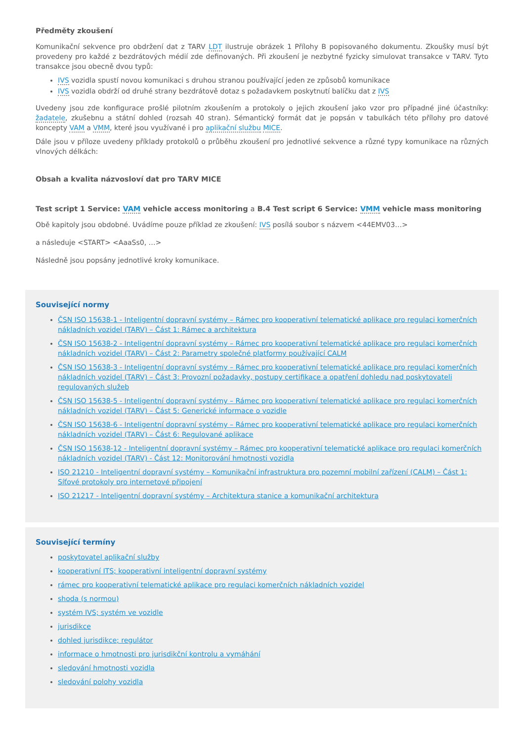Předměty zkoušení
Komunikační sekvence pro obdržení dat z TARV LDT ilustruje obrázek 1 Přílohy B popisovaného dokumentu. Zkoušky musí být provedeny pro každé z bezdrátových médií zde definovaných. Při zkoušení je nezbytné fyzicky simulovat transakce v TARV. Tyto transakce jsou obecně dvou typů:
IVS vozidla spustí novou komunikaci s druhou stranou používající jeden ze způsobů komunikace
IVS vozidla obdrží od druhé strany bezdrátově dotaz s požadavkem poskytnutí balíčku dat z IVS
Uvedeny jsou zde konfigurace prošlé pilotním zkoušením a protokoly o jejich zkoušení jako vzor pro případné jiné účastníky: žadatele, zkušebnu a státní dohled (rozsah 40 stran). Sémantický formát dat je popsán v tabulkách této přílohy pro datové koncepty VAM a VMM, které jsou využívané i pro aplikační službu MICE.
Dále jsou v příloze uvedeny příklady protokolů o průběhu zkoušení pro jednotlivé sekvence a různé typy komunikace na různých vlnových délkách:
Obsah a kvalita názvosloví dat pro TARV MICE
Test script 1 Service: VAM vehicle access monitoring a B.4 Test script 6 Service: VMM vehicle mass monitoring
Obě kapitoly jsou obdobné. Uvádíme pouze příklad ze zkoušení: IVS posílá soubor s názvem <44EMV03…>
a následuje <START> <AaaSs0, …>
Následně jsou popsány jednotlivé kroky komunikace.
Související normy
ČSN ISO 15638-1 - Inteligentní dopravní systémy – Rámec pro kooperativní telematické aplikace pro regulaci komerčních nákladních vozidel (TARV) – Část 1: Rámec a architektura
ČSN ISO 15638-2 - Inteligentní dopravní systémy – Rámec pro kooperativní telematické aplikace pro regulaci komerčních nákladních vozidel (TARV) – Část 2: Parametry společné platformy používající CALM
ČSN ISO 15638-3 - Inteligentní dopravní systémy – Rámec pro kooperativní telematické aplikace pro regulaci komerčních nákladních vozidel (TARV) – Část 3: Provozní požadavky, postupy certifikace a opatření dohledu nad poskytovateli regulovaných služeb
ČSN ISO 15638-5 - Inteligentní dopravní systémy – Rámec pro kooperativní telematické aplikace pro regulaci komerčních nákladních vozidel (TARV) – Část 5: Generické informace o vozidle
ČSN ISO 15638-6 - Inteligentní dopravní systémy – Rámec pro kooperativní telematické aplikace pro regulaci komerčních nákladních vozidel (TARV) – Část 6: Regulované aplikace
ČSN ISO 15638-12 - Inteligentní dopravní systémy – Rámec pro kooperativní telematické aplikace pro regulaci komerčních nákladních vozidel (TARV) - Část 12: Monitorování hmotnosti vozidla
ISO 21210 - Inteligentní dopravní systémy – Komunikační infrastruktura pro pozemní mobilní zařízení (CALM) – Část 1: Síťové protokoly pro internetové připojení
ISO 21217 - Inteligentní dopravní systémy – Architektura stanice a komunikační architektura
Související termíny
poskytovatel aplikační služby
kooperativní ITS; kooperativní inteligentní dopravní systémy
rámec pro kooperativní telematické aplikace pro regulaci komerčních nákladních vozidel
shoda (s normou)
systém IVS; systém ve vozidle
jurisdikce
dohled jurisdikce; regulátor
informace o hmotnosti pro jurisdikční kontrolu a vymáhání
sledování hmotnosti vozidla
sledování polohy vozidla